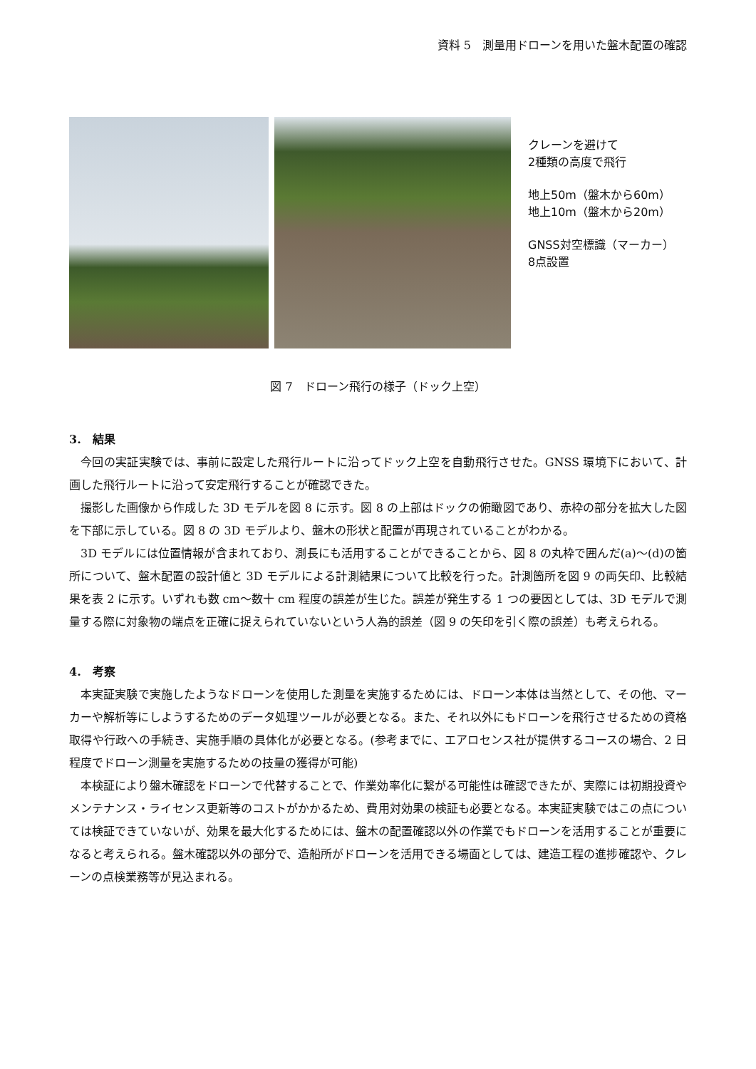資料 5　測量用ドローンを用いた盤木配置の確認
クレーンを避けて
2種類の高度で飛行
地上50m（盤木から60m）
地上10m（盤木から20m）
GNSS対空標識（マーカー）
8点設置
図 7　ドローン飛行の様子（ドック上空）
3.　結果
今回の実証実験では、事前に設定した飛行ルートに沿ってドック上空を自動飛行させた。GNSS 環境下において、計画した飛行ルートに沿って安定飛行することが確認できた。
撮影した画像から作成した 3D モデルを図 8 に示す。図 8 の上部はドックの俯瞰図であり、赤枠の部分を拡大した図を下部に示している。図 8 の 3D モデルより、盤木の形状と配置が再現されていることがわかる。
3D モデルには位置情報が含まれており、測長にも活用することができることから、図 8 の丸枠で囲んだ(a)～(d)の箇所について、盤木配置の設計値と 3D モデルによる計測結果について比較を行った。計測箇所を図 9 の両矢印、比較結果を表 2 に示す。いずれも数 cm～数十 cm 程度の誤差が生じた。誤差が発生する 1 つの要因としては、3D モデルで測量する際に対象物の端点を正確に捉えられていないという人為的誤差（図 9 の矢印を引く際の誤差）も考えられる。
4.　考察
本実証実験で実施したようなドローンを使用した測量を実施するためには、ドローン本体は当然として、その他、マーカーや解析等にしようするためのデータ処理ツールが必要となる。また、それ以外にもドローンを飛行させるための資格取得や行政への手続き、実施手順の具体化が必要となる。(参考までに、エアロセンス社が提供するコースの場合、2 日程度でドローン測量を実施するための技量の獲得が可能)
本検証により盤木確認をドローンで代替することで、作業効率化に繋がる可能性は確認できたが、実際には初期投資やメンテナンス・ライセンス更新等のコストがかかるため、費用対効果の検証も必要となる。本実証実験ではこの点については検証できていないが、効果を最大化するためには、盤木の配置確認以外の作業でもドローンを活用することが重要になると考えられる。盤木確認以外の部分で、造船所がドローンを活用できる場面としては、建造工程の進捗確認や、クレーンの点検業務等が見込まれる。